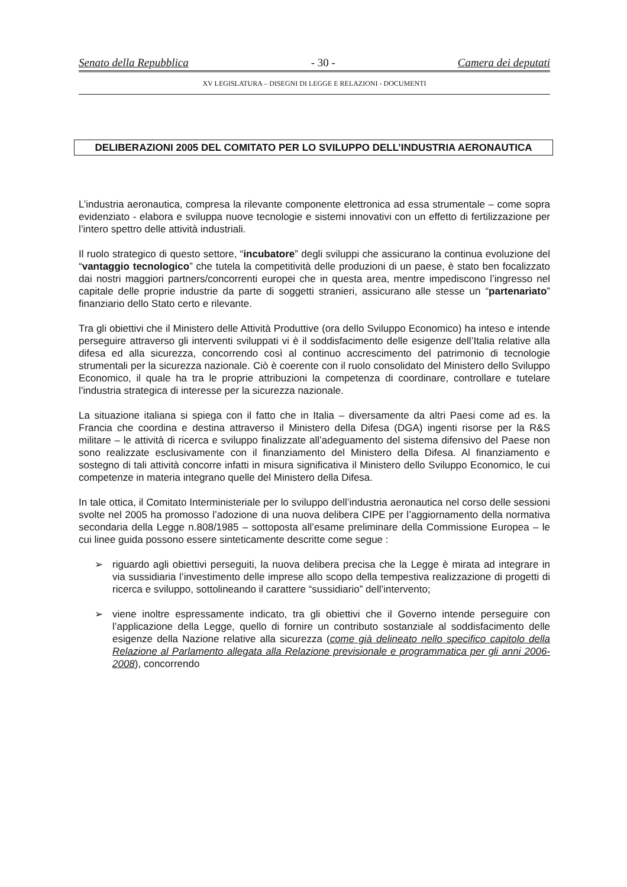Senato della Repubblica - 30 - Camera dei deputati
XV LEGISLATURA – DISEGNI DI LEGGE E RELAZIONI - DOCUMENTI
DELIBERAZIONI 2005 DEL COMITATO PER LO SVILUPPO DELL’INDUSTRIA AERONAUTICA
L’industria aeronautica, compresa la rilevante componente elettronica ad essa strumentale – come sopra evidenziato - elabora e sviluppa nuove tecnologie e sistemi innovativi con un effetto di fertilizzazione per l’intero spettro delle attività industriali.
Il ruolo strategico di questo settore, “incubatore” degli sviluppi che assicurano la continua evoluzione del “vantaggio tecnologico” che tutela la competitività delle produzioni di un paese, è stato ben focalizzato dai nostri maggiori partners/concorrenti europei che in questa area, mentre impediscono l’ingresso nel capitale delle proprie industrie da parte di soggetti stranieri, assicurano alle stesse un “partenariato” finanziario dello Stato certo e rilevante.
Tra gli obiettivi che il Ministero delle Attività Produttive (ora dello Sviluppo Economico) ha inteso e intende perseguire attraverso gli interventi sviluppati vi è il soddisfacimento delle esigenze dell’Italia relative alla difesa ed alla sicurezza, concorrendo così al continuo accrescimento del patrimonio di tecnologie strumentali per la sicurezza nazionale. Ciò è coerente con il ruolo consolidato del Ministero dello Sviluppo Economico, il quale ha tra le proprie attribuzioni la competenza di coordinare, controllare e tutelare l’industria strategica di interesse per la sicurezza nazionale.
La situazione italiana si spiega con il fatto che in Italia – diversamente da altri Paesi come ad es. la Francia che coordina e destina attraverso il Ministero della Difesa (DGA) ingenti risorse per la R&S militare – le attività di ricerca e sviluppo finalizzate all’adeguamento del sistema difensivo del Paese non sono realizzate esclusivamente con il finanziamento del Ministero della Difesa. Al finanziamento e sostegno di tali attività concorre infatti in misura significativa il Ministero dello Sviluppo Economico, le cui competenze in materia integrano quelle del Ministero della Difesa.
In tale ottica, il Comitato Interministeriale per lo sviluppo dell’industria aeronautica nel corso delle sessioni svolte nel 2005 ha promosso l’adozione di una nuova delibera CIPE per l’aggiornamento della normativa secondaria della Legge n.808/1985 – sottoposta all’esame preliminare della Commissione Europea – le cui linee guida possono essere sinteticamente descritte come segue :
➢ riguardo agli obiettivi perseguiti, la nuova delibera precisa che la Legge è mirata ad integrare in via sussidiaria l’investimento delle imprese allo scopo della tempestiva realizzazione di progetti di ricerca e sviluppo, sottolineando il carattere “sussidiario” dell’intervento;
➢ viene inoltre espressamente indicato, tra gli obiettivi che il Governo intende perseguire con l’applicazione della Legge, quello di fornire un contributo sostanziale al soddisfacimento delle esigenze della Nazione relative alla sicurezza (come già delineato nello specifico capitolo della Relazione al Parlamento allegata alla Relazione previsionale e programmatica per gli anni 2006-2008), concorrendo